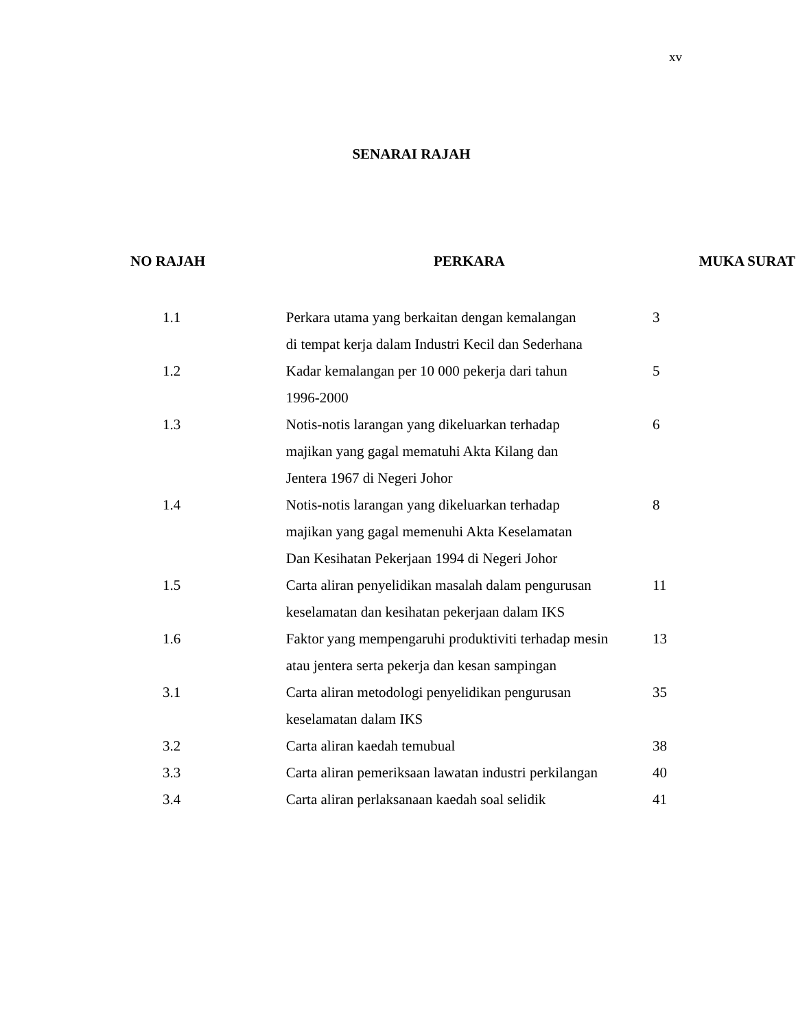xv
SENARAI RAJAH
| NO RAJAH | PERKARA | MUKA SURAT |
| --- | --- | --- |
| 1.1 | Perkara utama yang berkaitan dengan kemalangan di tempat kerja dalam Industri Kecil dan Sederhana | 3 |
| 1.2 | Kadar kemalangan per 10 000 pekerja dari tahun 1996-2000 | 5 |
| 1.3 | Notis-notis larangan yang dikeluarkan terhadap majikan yang gagal mematuhi Akta Kilang dan Jentera 1967 di Negeri Johor | 6 |
| 1.4 | Notis-notis larangan yang dikeluarkan terhadap majikan yang gagal memenuhi Akta Keselamatan Dan Kesihatan Pekerjaan 1994 di Negeri Johor | 8 |
| 1.5 | Carta aliran penyelidikan masalah dalam pengurusan keselamatan dan kesihatan pekerjaan dalam IKS | 11 |
| 1.6 | Faktor yang mempengaruhi produktiviti terhadap mesin atau jentera serta pekerja dan kesan sampingan | 13 |
| 3.1 | Carta aliran metodologi penyelidikan pengurusan keselamatan dalam IKS | 35 |
| 3.2 | Carta aliran kaedah temubual | 38 |
| 3.3 | Carta aliran pemeriksaan lawatan industri perkilangan | 40 |
| 3.4 | Carta aliran perlaksanaan kaedah soal selidik | 41 |